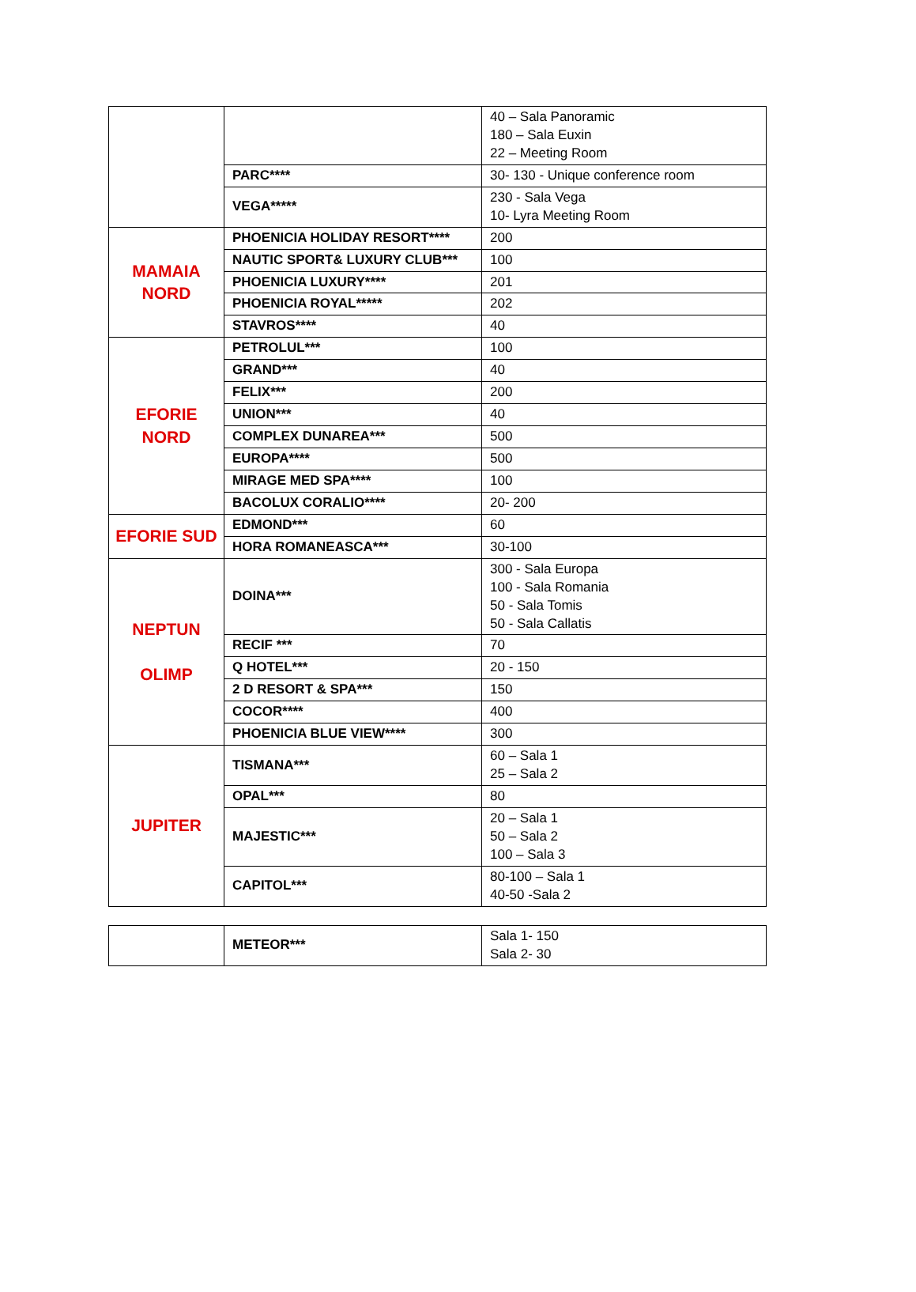| | | 40 – Sala Panoramic 180 – Sala Euxin 22 – Meeting Room |
| | PARC**** | 30- 130 - Unique conference room |
| | VEGA***** | 230 - Sala Vega 10- Lyra Meeting Room |
| MAMAIA NORD | PHOENICIA HOLIDAY RESORT**** | 200 |
| | NAUTIC SPORT& LUXURY CLUB*** | 100 |
| | PHOENICIA LUXURY**** | 201 |
| | PHOENICIA ROYAL***** | 202 |
| | STAVROS**** | 40 |
| EFORIE NORD | PETROLUL*** | 100 |
| | GRAND*** | 40 |
| | FELIX*** | 200 |
| | UNION*** | 40 |
| | COMPLEX DUNAREA*** | 500 |
| | EUROPA**** | 500 |
| | MIRAGE MED SPA**** | 100 |
| | BACOLUX CORALIO**** | 20- 200 |
| EFORIE SUD | EDMOND*** | 60 |
| | HORA ROMANEASCA*** | 30-100 |
| NEPTUN OLIMP | DOINA*** | 300 - Sala Europa 100 - Sala Romania 50 - Sala Tomis 50 - Sala Callatis |
| | RECIF *** | 70 |
| | Q HOTEL*** | 20 - 150 |
| | 2 D RESORT & SPA*** | 150 |
| | COCOR**** | 400 |
| | PHOENICIA BLUE VIEW**** | 300 |
| JUPITER | TISMANA*** | 60 – Sala 1 25 – Sala 2 |
| | OPAL*** | 80 |
| | MAJESTIC*** | 20 – Sala 1 50 – Sala 2 100 – Sala 3 |
| | CAPITOL*** | 80-100 – Sala 1 40-50 -Sala 2 |
| | METEOR*** | Sala 1- 150 Sala 2- 30 |